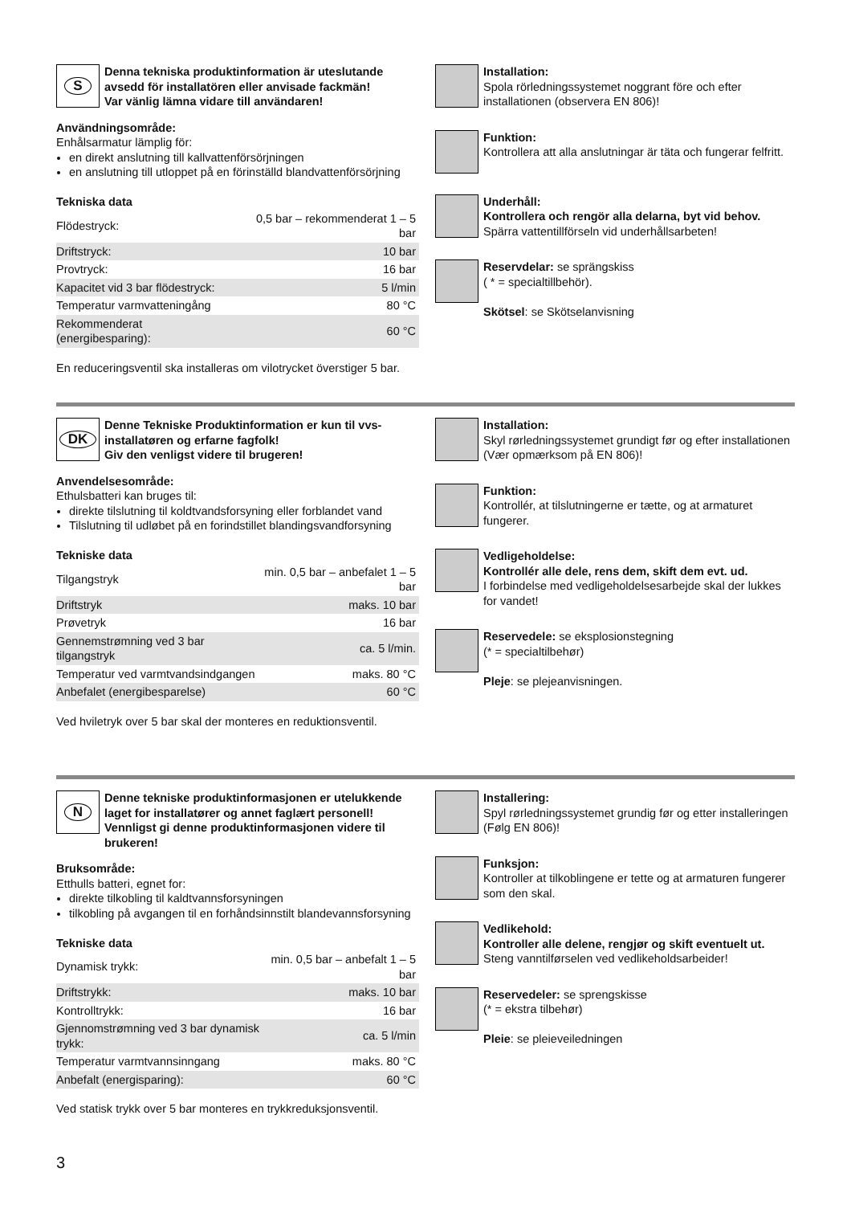S
Denna tekniska produktinformation är uteslutande avsedd för installatören eller anvisade fackmän!
Var vänlig lämna vidare till användaren!
Användningsområde:
Enhålsarmatur lämplig för:
en direkt anslutning till kallvattenförsörjningen
en anslutning till utloppet på en förinställd blandvattenförsörjning
Tekniska data
| Flödestryck: | 0,5 bar – rekommenderat 1 – 5 bar |
| Driftstryck: | 10 bar |
| Provtryck: | 16 bar |
| Kapacitet vid 3 bar flödestryck: | 5 l/min |
| Temperatur varmvatteningång | 80 °C |
| Rekommenderat (energibesparing): | 60 °C |
En reduceringsventil ska installeras om vilotrycket överstiger 5 bar.
Installation:
Spola rörledningssystemet noggrant före och efter installationen (observera EN 806)!
Funktion:
Kontrollera att alla anslutningar är täta och fungerar felfritt.
Underhåll:
Kontrollera och rengör alla delarna, byt vid behov.
Spärra vattentillförseln vid underhållsarbeten!
Reservdelar: se sprängskiss
( * = specialtillbehör).
Skötsel: se Skötselanvisning
DK
Denne Tekniske Produktinformation er kun til vvs-installatøren og erfarne fagfolk!
Giv den venligst videre til brugeren!
Anvendelsesområde:
Ethulsbatteri kan bruges til:
direkte tilslutning til koldtvandsforsyning eller forblandet vand
Tilslutning til udløbet på en forindstillet blandingsvandforsyning
Tekniske data
| Tilgangstryk | min. 0,5 bar – anbefalet 1 – 5 bar |
| Driftstryk | maks. 10 bar |
| Prøvetryk | 16 bar |
| Gennemstrømning ved 3 bar tilgangstryk | ca. 5 l/min. |
| Temperatur ved varmtvandsindgangen | maks. 80 °C |
| Anbefalet (energibesparelse) | 60 °C |
Ved hviletryk over 5 bar skal der monteres en reduktionsventil.
Installation:
Skyl rørledningssystemet grundigt før og efter installationen (Vær opmærksom på EN 806)!
Funktion:
Kontrollér, at tilslutningerne er tætte, og at armaturet fungerer.
Vedligeholdelse:
Kontrollér alle dele, rens dem, skift dem evt. ud.
I forbindelse med vedligeholdelsesarbejde skal der lukkes for vandet!
Reservedele: se eksplosionstegning
(* = specialtilbehør)
Pleje: se plejeanvisningen.
N
Denne tekniske produktinformasjonen er utelukkende laget for installatører og annet faglært personell!
Vennligst gi denne produktinformasjonen videre til brukeren!
Bruksområde:
Etthulls batteri, egnet for:
direkte tilkobling til kaldtvannsforsyningen
tilkobling på avgangen til en forhåndsinnstilt blandevannsforsyning
Tekniske data
| Dynamisk trykk: | min. 0,5 bar – anbefalt 1 – 5 bar |
| Driftstrykk: | maks. 10 bar |
| Kontrolltrykk: | 16 bar |
| Gjennomstrømning ved 3 bar dynamisk trykk: | ca. 5 l/min |
| Temperatur varmtvannsinngang | maks. 80 °C |
| Anbefalt (energisparing): | 60 °C |
Ved statisk trykk over 5 bar monteres en trykkreduksjonsventil.
Installering:
Spyl rørledningssystemet grundig før og etter installeringen (Følg EN 806)!
Funksjon:
Kontroller at tilkoblingene er tette og at armaturen fungerer som den skal.
Vedlikehold:
Kontroller alle delene, rengjør og skift eventuelt ut.
Steng vanntilførselen ved vedlikeholdsarbeider!
Reservedeler: se sprengskisse
(* = ekstra tilbehør)
Pleie: se pleieveiledningen
3